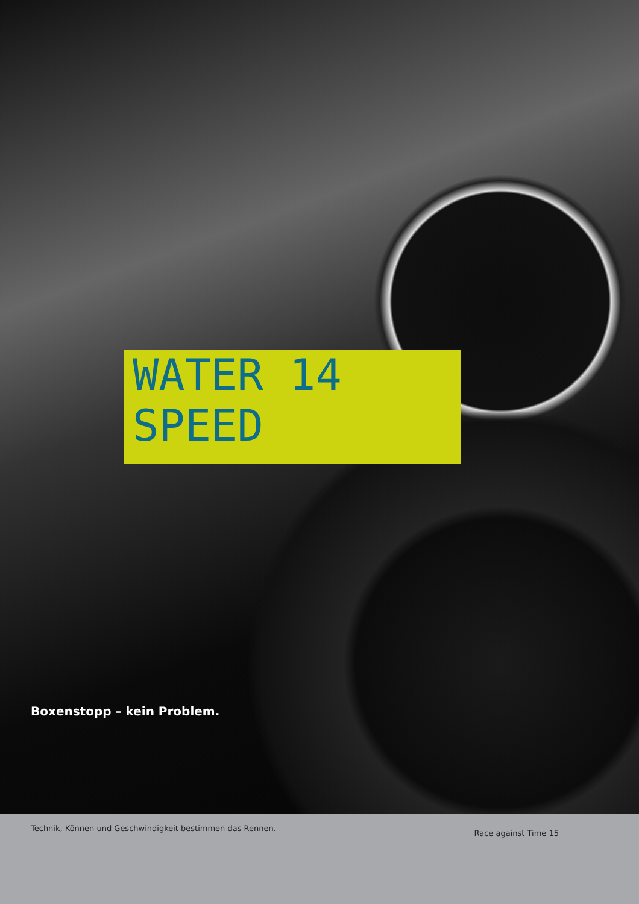WATER 14
SPEED
Boxenstopp – kein Problem.
Technik, Können und Geschwindigkeit bestimmen das Rennen. Race against Time 15